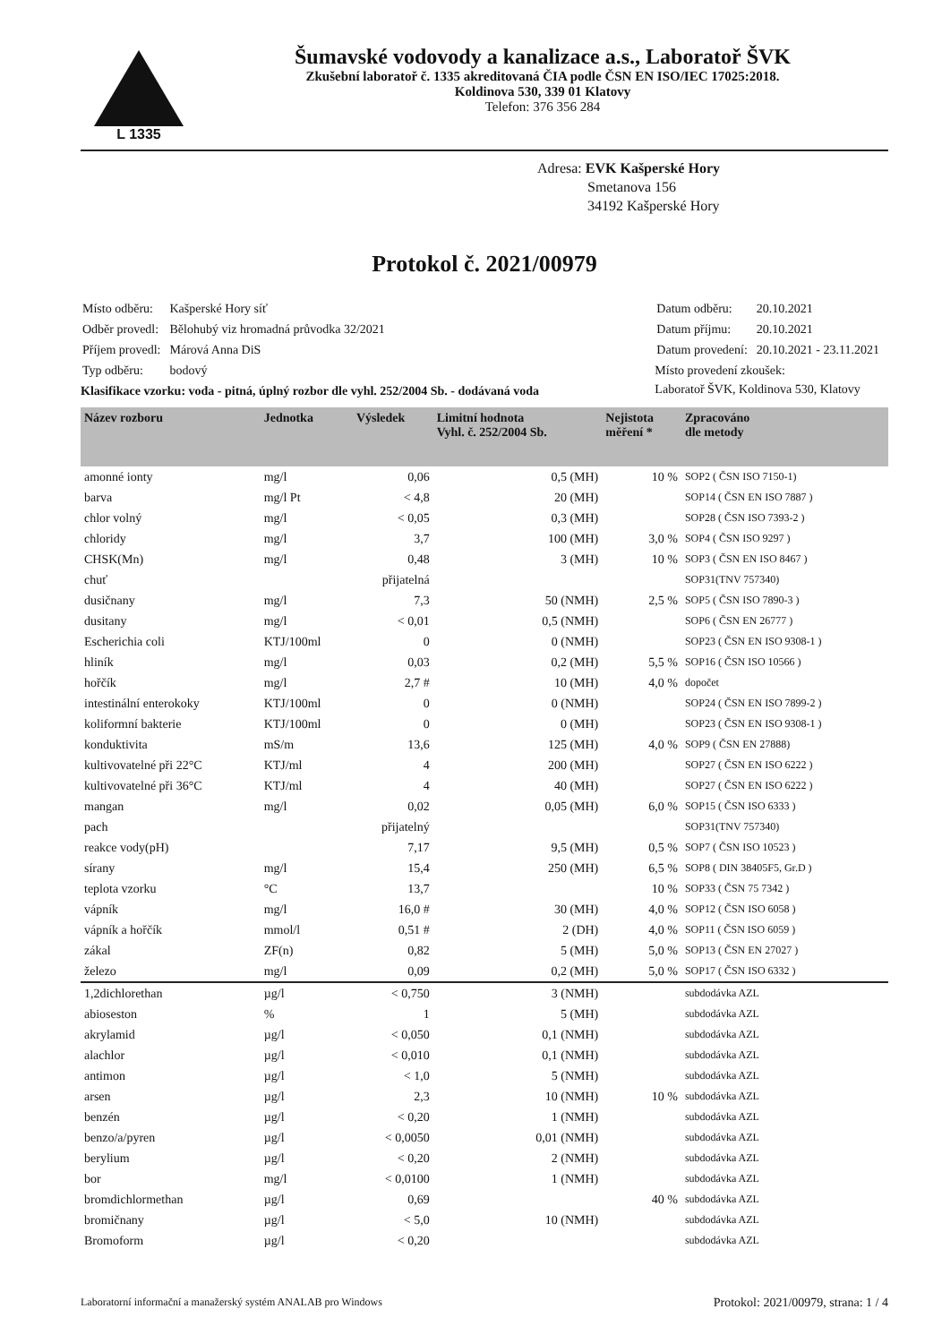L 1335
Šumavské vodovody a kanalizace a.s., Laboratoř ŠVK
Zkušební laboratoř č. 1335 akreditovaná ČIA podle ČSN EN ISO/IEC 17025:2018.
Koldinova 530, 339 01 Klatovy
Telefon: 376 356 284
Adresa: EVK Kašperské Hory
Smetanova 156
34192 Kašperské Hory
Protokol č. 2021/00979
| Místo odběru: | Kašperské Hory síť |
| Odběr provedl: | Bělohubý viz hromadná průvodka 32/2021 |
| Příjem provedl: | Márová Anna DiS |
| Typ odběru: | bodový |
Klasifikace vzorku: voda - pitná, úplný rozbor dle vyhl. 252/2004 Sb. - dodávaná voda
| Datum odběru: | 20.10.2021 |
| Datum příjmu: | 20.10.2021 |
| Datum provedení: | 20.10.2021 - 23.11.2021 |
Místo provedení zkoušek:
Laboratoř ŠVK, Koldinova 530, Klatovy
| Název rozboru | Jednotka | Výsledek | Limitní hodnota Vyhl. č. 252/2004 Sb. | Nejistota měření * | Zpracováno dle metody |
| --- | --- | --- | --- | --- | --- |
| amonné ionty | mg/l | 0,06 | 0,5 (MH) | 10 % | SOP2 ( ČSN ISO 7150-1) |
| barva | mg/l Pt | < 4,8 | 20 (MH) | | SOP14 ( ČSN EN ISO 7887 ) |
| chlor volný | mg/l | < 0,05 | 0,3 (MH) | | SOP28 ( ČSN ISO 7393-2 ) |
| chloridy | mg/l | 3,7 | 100 (MH) | 3,0 % | SOP4 ( ČSN ISO 9297 ) |
| CHSK(Mn) | mg/l | 0,48 | 3 (MH) | 10 % | SOP3 ( ČSN EN ISO 8467 ) |
| chuť | | přijatelná | | | SOP31(TNV 757340) |
| dusičnany | mg/l | 7,3 | 50 (NMH) | 2,5 % | SOP5 ( ČSN ISO 7890-3 ) |
| dusitany | mg/l | < 0,01 | 0,5 (NMH) | | SOP6 ( ČSN EN 26777 ) |
| Escherichia coli | KTJ/100ml | 0 | 0 (NMH) | | SOP23 ( ČSN EN ISO 9308-1 ) |
| hliník | mg/l | 0,03 | 0,2 (MH) | 5,5 % | SOP16 ( ČSN ISO 10566 ) |
| hořčík | mg/l | 2,7 # | 10 (MH) | 4,0 % | dopočet |
| intestinální enterokoky | KTJ/100ml | 0 | 0 (NMH) | | SOP24 ( ČSN EN ISO 7899-2 ) |
| koliformní bakterie | KTJ/100ml | 0 | 0 (MH) | | SOP23 ( ČSN EN ISO 9308-1 ) |
| konduktivita | mS/m | 13,6 | 125 (MH) | 4,0 % | SOP9 ( ČSN EN 27888) |
| kultivovatelné při 22°C | KTJ/ml | 4 | 200 (MH) | | SOP27 ( ČSN EN ISO 6222 ) |
| kultivovatelné při 36°C | KTJ/ml | 4 | 40 (MH) | | SOP27 ( ČSN EN ISO 6222 ) |
| mangan | mg/l | 0,02 | 0,05 (MH) | 6,0 % | SOP15 ( ČSN ISO 6333 ) |
| pach | | přijatelný | | | SOP31(TNV 757340) |
| reakce vody(pH) | | 7,17 | 9,5 (MH) | 0,5 % | SOP7 ( ČSN ISO 10523 ) |
| sírany | mg/l | 15,4 | 250 (MH) | 6,5 % | SOP8 ( DIN 38405F5, Gr.D ) |
| teplota vzorku | °C | 13,7 | | 10 % | SOP33 ( ČSN 75 7342 ) |
| vápník | mg/l | 16,0 # | 30 (MH) | 4,0 % | SOP12 ( ČSN ISO 6058 ) |
| vápník a hořčík | mmol/l | 0,51 # | 2 (DH) | 4,0 % | SOP11 ( ČSN ISO 6059 ) |
| zákal | ZF(n) | 0,82 | 5 (MH) | 5,0 % | SOP13 ( ČSN EN 27027 ) |
| železo | mg/l | 0,09 | 0,2 (MH) | 5,0 % | SOP17 ( ČSN ISO 6332 ) |
| 1,2dichlorethan | µg/l | < 0,750 | 3 (NMH) | | subdodávka AZL |
| abioseston | % | 1 | 5 (MH) | | subdodávka AZL |
| akrylamid | µg/l | < 0,050 | 0,1 (NMH) | | subdodávka AZL |
| alachlor | µg/l | < 0,010 | 0,1 (NMH) | | subdodávka AZL |
| antimon | µg/l | < 1,0 | 5 (NMH) | | subdodávka AZL |
| arsen | µg/l | 2,3 | 10 (NMH) | 10 % | subdodávka AZL |
| benzén | µg/l | < 0,20 | 1 (NMH) | | subdodávka AZL |
| benzo/a/pyren | µg/l | < 0,0050 | 0,01 (NMH) | | subdodávka AZL |
| berylium | µg/l | < 0,20 | 2 (NMH) | | subdodávka AZL |
| bor | mg/l | < 0,0100 | 1 (NMH) | | subdodávka AZL |
| bromdichlormethan | µg/l | 0,69 | | 40 % | subdodávka AZL |
| bromičnany | µg/l | < 5,0 | 10 (NMH) | | subdodávka AZL |
| Bromoform | µg/l | < 0,20 | | | subdodávka AZL |
Laboratorní informační a manažerský systém ANALAB pro Windows Protokol: 2021/00979, strana: 1 / 4